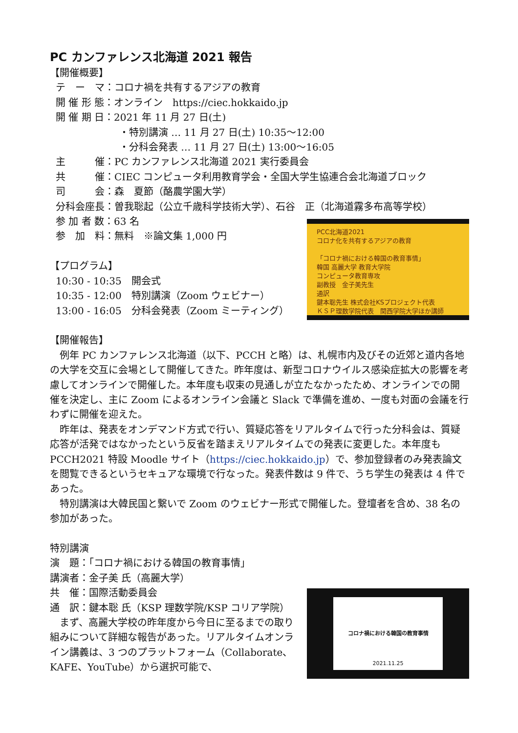PC カンファレンス北海道 2021 報告
【開催概要】
テ　ー　マ：コロナ禍を共有するアジアの教育
開 催 形 態：オンライン　https://ciec.hokkaido.jp
開 催 期 日：2021 年 11 月 27 日(土)
・特別講演 … 11 月 27 日(土) 10:35〜12:00
・分科会発表 … 11 月 27 日(土) 13:00〜16:05
主　　　催：PC カンファレンス北海道 2021 実行委員会
共　　　催：CIEC コンピュータ利用教育学会・全国大学生協連合会北海道ブロック
司　　　会：森　夏節（酪農学園大学）
分科会座長：曽我聡起（公立千歳科学技術大学）、石谷　正（北海道霧多布高等学校）
参 加 者 数：63 名
PCC北海道2021
コロナ化を共有するアジアの教育
「コロナ禍における韓国の教育事情」
韓国 高麗大学 教育大学院
コンピュータ教育専攻
副教授　金子美先生
通訳
鍵本聡先生 株式会社KSプロジェクト代表
ＫＳＰ理数学院代表　関西学院大学ほか講師
参　加　料：無料　※論文集 1,000 円
【プログラム】
10:30 - 10:35　開会式
10:35 - 12:00　特別講演（Zoom ウェビナー）
13:00 - 16:05　分科会発表（Zoom ミーティング）
【開催報告】
　例年 PC カンファレンス北海道（以下、PCCH と略）は、札幌市内及びその近郊と道内各地の大学を交互に会場として開催してきた。昨年度は、新型コロナウイルス感染症拡大の影響を考慮してオンラインで開催した。本年度も収束の見通しが立たなかったため、オンラインでの開催を決定し、主に Zoom によるオンライン会議と Slack で準備を進め、一度も対面の会議を行わずに開催を迎えた。
　昨年は、発表をオンデマンド方式で行い、質疑応答をリアルタイムで行った分科会は、質疑応答が活発ではなかったという反省を踏まえリアルタイムでの発表に変更した。本年度も PCCH2021 特設 Moodle サイト（https://ciec.hokkaido.jp）で、参加登録者のみ発表論文を閲覧できるというセキュアな環境で行なった。発表件数は 9 件で、うち学生の発表は 4 件であった。
　特別講演は大韓民国と繋いで Zoom のウェビナー形式で開催した。登壇者を含め、38 名の参加があった。
特別講演
演　題：「コロナ禍における韓国の教育事情」
講演者：金子美 氏（高麗大学）
コロナ禍における韓国の教育事情
2021.11.25
共　催：国際活動委員会
通　訳：鍵本聡 氏（KSP 理数学院/KSP コリア学院）
　まず、高麗大学校の昨年度から今日に至るまでの取り組みについて詳細な報告があった。リアルタイムオンライン講義は、3 つのプラットフォーム（Collaborate、KAFE、YouTube）から選択可能で、